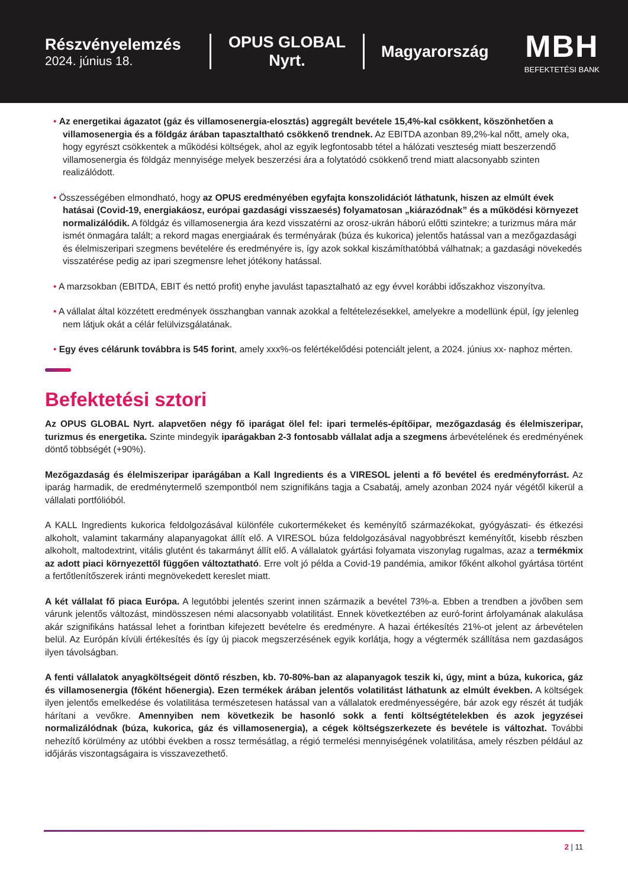Részvényelemzés
2024. június 18.
OPUS GLOBAL Nyrt.
Magyarország
MBH
BEFEKTETÉSI BANK
• Az energetikai ágazatot (gáz és villamosenergia-elosztás) aggregált bevétele 15,4%-kal csökkent, köszönhetően a villamosenergia és a földgáz árában tapasztaltható csökkenő trendnek. Az EBITDA azonban 89,2%-kal nőtt, amely oka, hogy egyrészt csökkentek a működési költségek, ahol az egyik legfontosabb tétel a hálózati veszteség miatt beszerzendő villamosenergia és földgáz mennyisége melyek beszerzési ára a folytatódó csökkenő trend miatt alacsonyabb szinten realizálódott.
• Összességében elmondható, hogy az OPUS eredményében egyfajta konszolidációt láthatunk, hiszen az elmúlt évek hatásai (Covid-19, energiakáosz, európai gazdasági visszaesés) folyamatosan „kiárazódnak” és a működési környezet normalizálódik. A földgáz és villamosenergia ára kezd visszatérni az orosz-ukrán háború előtti szintekre; a turizmus mára már ismét önmagára talált; a rekord magas energiaárak és terményárak (búza és kukorica) jelentős hatással van a mezőgazdasági és élelmiszeripari szegmens bevételére és eredményére is, így azok sokkal kiszámíthatóbbá válhatnak; a gazdasági növekedés visszatérése pedig az ipari szegmensre lehet jótékony hatással.
• A marzsokban (EBITDA, EBIT és nettó profit) enyhe javulást tapasztalható az egy évvel korábbi időszakhoz viszonyítva.
• A vállalat által közzétett eredmények összhangban vannak azokkal a feltételezésekkel, amelyekre a modellünk épül, így jelenleg nem látjuk okát a célár felülvizsgálatának.
• Egy éves célárunk továbbra is 545 forint, amely xxx%-os felértékelődési potenciált jelent, a 2024. június xx- naphoz mérten.
Befektetési sztori
Az OPUS GLOBAL Nyrt. alapvetően négy fő iparágat ölel fel: ipari termelés-építőipar, mezőgazdaság és élelmiszeripar, turizmus és energetika. Szinte mindegyik iparágakban 2-3 fontosabb vállalat adja a szegmens árbevételének és eredményének döntő többségét (+90%).
Mezőgazdaság és élelmiszeripar iparágában a Kall Ingredients és a VIRESOL jelenti a fő bevétel és eredményforrást. Az iparág harmadik, de eredménytermelő szempontból nem szignifikáns tagja a Csabatáj, amely azonban 2024 nyár végétől kikerül a vállalati portfólióból.
A KALL Ingredients kukorica feldolgozásával különféle cukortermékeket és keményítő származékokat, gyógyászati- és étkezési alkoholt, valamint takarmány alapanyagokat állít elő. A VIRESOL búza feldolgozásával nagyobbrészt keményítőt, kisebb részben alkoholt, maltodextrint, vitális glutént és takarmányt állít elő. A vállalatok gyártási folyamata viszonylag rugalmas, azaz a termékmix az adott piaci környezettől függően változtatható. Erre volt jó példa a Covid-19 pandémia, amikor főként alkohol gyártása történt a fertőtlenítőszerek iránti megnövekedett kereslet miatt.
A két vállalat fő piaca Európa. A legutóbbi jelentés szerint innen származik a bevétel 73%-a. Ebben a trendben a jövőben sem várunk jelentős változást, mindösszesen némi alacsonyabb volatilitást. Ennek következtében az euró-forint árfolyamának alakulása akár szignifikáns hatással lehet a forintban kifejezett bevételre és eredményre. A hazai értékesítés 21%-ot jelent az árbevételen belül. Az Európán kívüli értékesítés és így új piacok megszerzésének egyik korlátja, hogy a végtermék szállítása nem gazdaságos ilyen távolságban.
A fenti vállalatok anyagköltségeit döntő részben, kb. 70-80%-ban az alapanyagok teszik ki, úgy, mint a búza, kukorica, gáz és villamosenergia (főként hőenergia). Ezen termékek árában jelentős volatilitást láthatunk az elmúlt években. A költségek ilyen jelentős emelkedése és volatilitása természetesen hatással van a vállalatok eredményességére, bár azok egy részét át tudják hárítani a vevőkre. Amennyiben nem következik be hasonló sokk a fenti költségtételekben és azok jegyzései normalizálódnak (búza, kukorica, gáz és villamosenergia), a cégek költségszerkezete és bevétele is változhat. További nehezítő körülmény az utóbbi években a rossz termésátlag, a régió termelési mennyiségének volatilitása, amely részben például az időjárás viszontagságaira is visszavezethető.
2 | 11